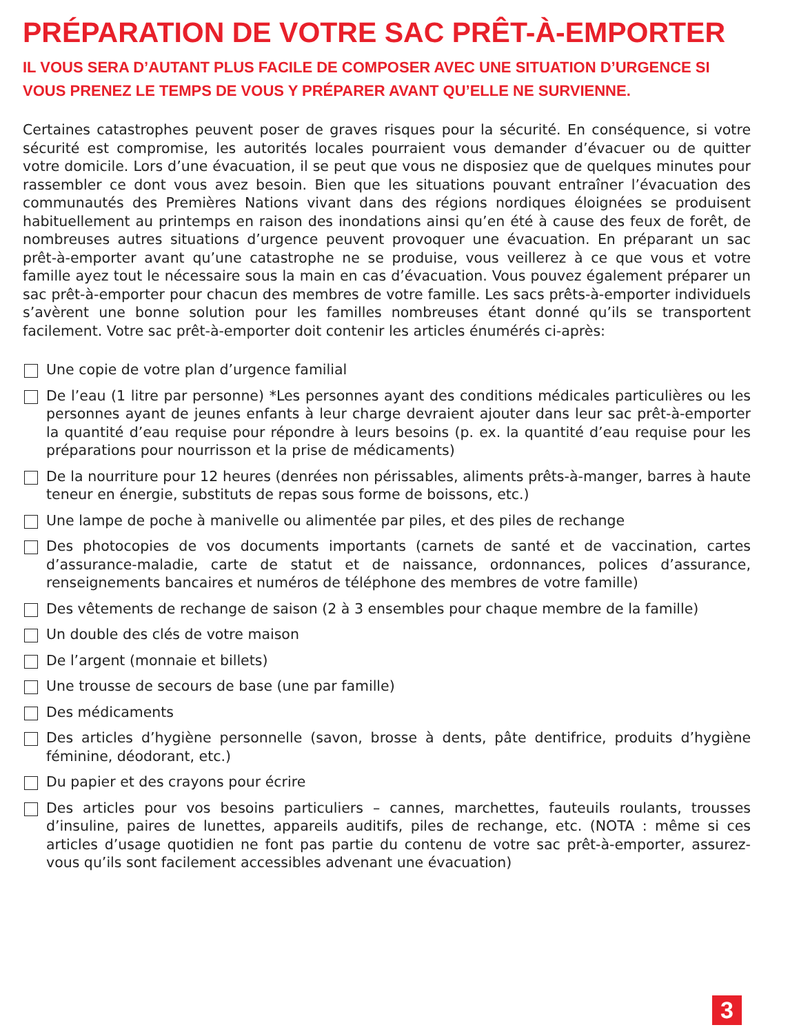PRÉPARATION DE VOTRE SAC PRÊT-À-EMPORTER
IL VOUS SERA D’AUTANT PLUS FACILE DE COMPOSER AVEC UNE SITUATION D’URGENCE SI VOUS PRENEZ LE TEMPS DE VOUS Y PRÉPARER AVANT QU’ELLE NE SURVIENNE.
Certaines catastrophes peuvent poser de graves risques pour la sécurité. En conséquence, si votre sécurité est compromise, les autorités locales pourraient vous demander d’évacuer ou de quitter votre domicile. Lors d’une évacuation, il se peut que vous ne disposiez que de quelques minutes pour rassembler ce dont vous avez besoin. Bien que les situations pouvant entraîner l’évacuation des communautés des Premières Nations vivant dans des régions nordiques éloignées se produisent habituellement au printemps en raison des inondations ainsi qu’en été à cause des feux de forêt, de nombreuses autres situations d’urgence peuvent provoquer une évacuation. En préparant un sac prêt-à-emporter avant qu’une catastrophe ne se produise, vous veillerez à ce que vous et votre famille ayez tout le nécessaire sous la main en cas d’évacuation. Vous pouvez également préparer un sac prêt-à-emporter pour chacun des membres de votre famille. Les sacs prêts-à-emporter individuels s’avèrent une bonne solution pour les familles nombreuses étant donné qu’ils se transportent facilement. Votre sac prêt-à-emporter doit contenir les articles énumérés ci-après:
Une copie de votre plan d’urgence familial
De l’eau (1 litre par personne) *Les personnes ayant des conditions médicales particulières ou les personnes ayant de jeunes enfants à leur charge devraient ajouter dans leur sac prêt-à-emporter la quantité d’eau requise pour répondre à leurs besoins (p. ex. la quantité d’eau requise pour les préparations pour nourrisson et la prise de médicaments)
De la nourriture pour 12 heures (denrées non périssables, aliments prêts-à-manger, barres à haute teneur en énergie, substituts de repas sous forme de boissons, etc.)
Une lampe de poche à manivelle ou alimentée par piles, et des piles de rechange
Des photocopies de vos documents importants (carnets de santé et de vaccination, cartes d’assurance-maladie, carte de statut et de naissance, ordonnances, polices d’assurance, renseignements bancaires et numéros de téléphone des membres de votre famille)
Des vêtements de rechange de saison (2 à 3 ensembles pour chaque membre de la famille)
Un double des clés de votre maison
De l’argent (monnaie et billets)
Une trousse de secours de base (une par famille)
Des médicaments
Des articles d’hygiène personnelle (savon, brosse à dents, pâte dentifrice, produits d’hygiène féminine, déodorant, etc.)
Du papier et des crayons pour écrire
Des articles pour vos besoins particuliers – cannes, marchettes, fauteuils roulants, trousses d’insuline, paires de lunettes, appareils auditifs, piles de rechange, etc. (NOTA : même si ces articles d’usage quotidien ne font pas partie du contenu de votre sac prêt-à-emporter, assurez-vous qu’ils sont facilement accessibles advenant une évacuation)
3